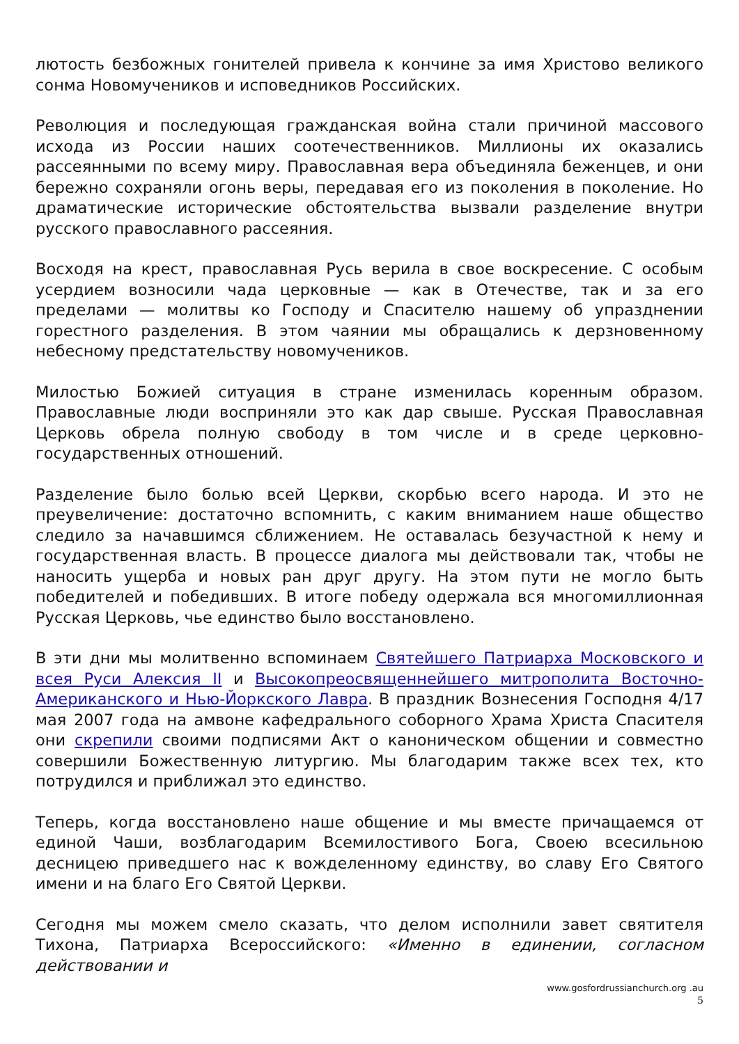лютость безбожных гонителей привела к кончине за имя Христово великого сонма Новомучеников и исповедников Российских.
Революция и последующая гражданская война стали причиной массового исхода из России наших соотечественников. Миллионы их оказались рассеянными по всему миру. Православная вера объединяла беженцев, и они бережно сохраняли огонь веры, передавая его из поколения в поколение. Но драматические исторические обстоятельства вызвали разделение внутри русского православного рассеяния.
Восходя на крест, православная Русь верила в свое воскресение. С особым усердием возносили чада церковные — как в Отечестве, так и за его пределами — молитвы ко Господу и Спасителю нашему об упразднении горестного разделения. В этом чаянии мы обращались к дерзновенному небесному предстательству новомучеников.
Милостью Божией ситуация в стране изменилась коренным образом. Православные люди восприняли это как дар свыше. Русская Православная Церковь обрела полную свободу в том числе и в среде церковно-государственных отношений.
Разделение было болью всей Церкви, скорбью всего народа. И это не преувеличение: достаточно вспомнить, с каким вниманием наше общество следило за начавшимся сближением. Не оставалась безучастной к нему и государственная власть. В процессе диалога мы действовали так, чтобы не наносить ущерба и новых ран друг другу. На этом пути не могло быть победителей и победивших. В итоге победу одержала вся многомиллионная Русская Церковь, чье единство было восстановлено.
В эти дни мы молитвенно вспоминаем Святейшего Патриарха Московского и всея Руси Алексия II и Высокопреосвященнейшего митрополита Восточно-Американского и Нью-Йоркского Лавра. В праздник Вознесения Господня 4/17 мая 2007 года на амвоне кафедрального соборного Храма Христа Спасителя они скрепили своими подписями Акт о каноническом общении и совместно совершили Божественную литургию. Мы благодарим также всех тех, кто потрудился и приближал это единство.
Теперь, когда восстановлено наше общение и мы вместе причащаемся от единой Чаши, возблагодарим Всемилостивого Бога, Своею всесильною десницею приведшего нас к вожделенному единству, во славу Его Святого имени и на благо Его Святой Церкви.
Сегодня мы можем смело сказать, что делом исполнили завет святителя Тихона, Патриарха Всероссийского: «Именно в единении, согласном действовании и
www.gosfordrussianchurch.org .au
5